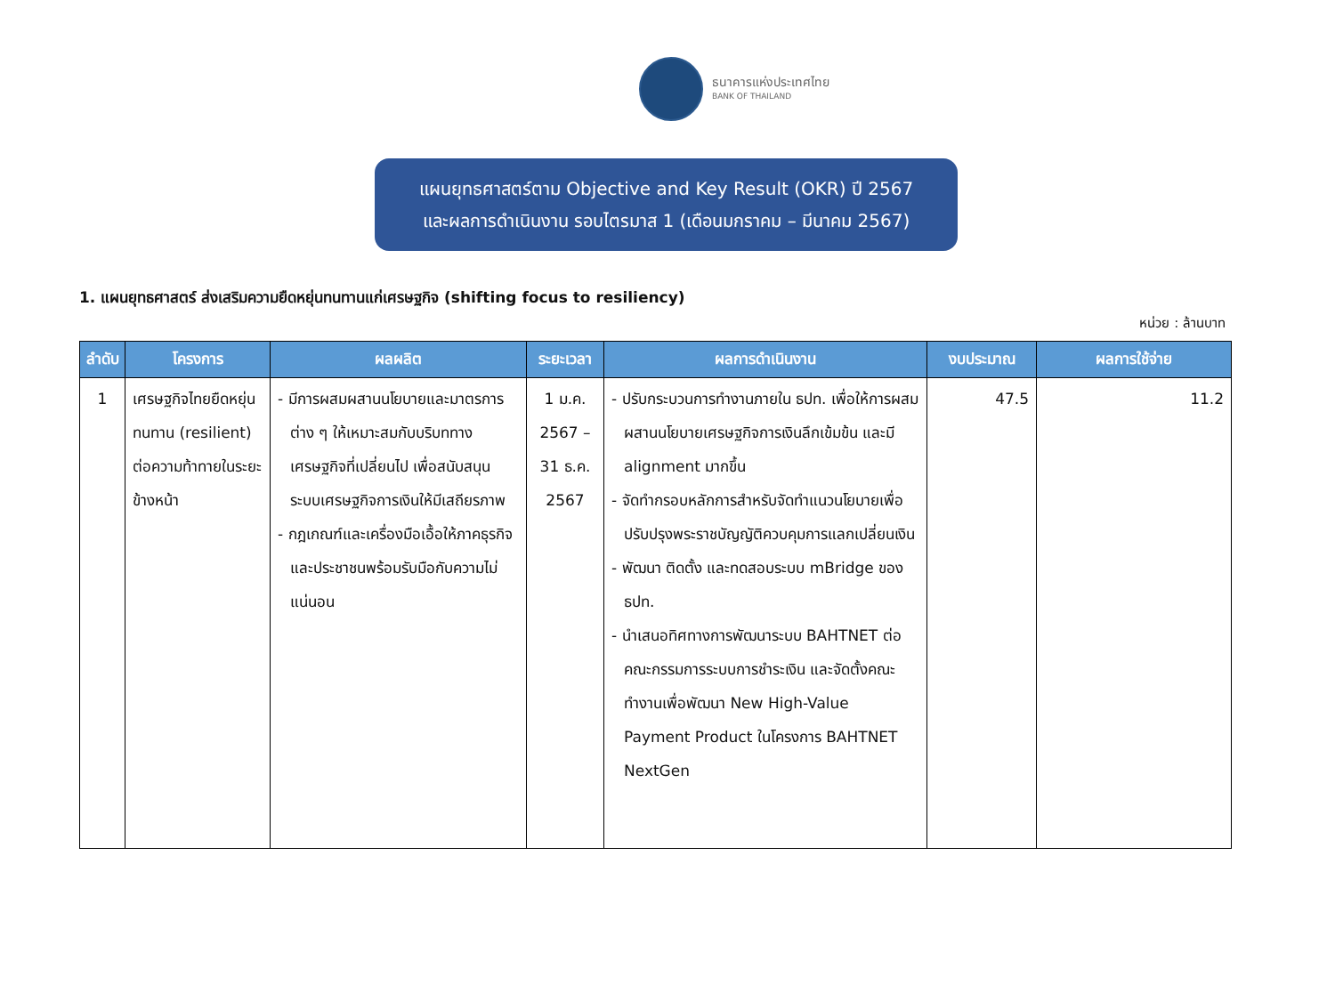ธนาคารแห่งประเทศไทย
BANK OF THAILAND
แผนยุทธศาสตร์ตาม Objective and Key Result (OKR) ปี 2567
และผลการดำเนินงาน รอบไตรมาส 1 (เดือนมกราคม – มีนาคม 2567)
1. แผนยุทธศาสตร์ ส่งเสริมความยืดหยุ่นทนทานแก่เศรษฐกิจ (shifting focus to resiliency)
หน่วย : ล้านบาท
| ลำดับ | โครงการ | ผลผลิต | ระยะเวลา | ผลการดำเนินงาน | งบประมาณ | ผลการใช้จ่าย |
| --- | --- | --- | --- | --- | --- | --- |
| 1 | เศรษฐกิจไทยยืดหยุ่นทนทาน (resilient) ต่อความท้าทายในระยะข้างหน้า | - มีการผสมผสานนโยบายและมาตรการต่าง ๆ ให้เหมาะสมกับบริบททางเศรษฐกิจที่เปลี่ยนไป เพื่อสนับสนุนระบบเศรษฐกิจการเงินให้มีเสถียรภาพ - กฎเกณฑ์และเครื่องมือเอื้อให้ภาคธุรกิจและประชาชนพร้อมรับมือกับความไม่แน่นอน | 1 ม.ค. 2567 – 31 ธ.ค. 2567 | - ปรับกระบวนการทำงานภายใน ธปท. เพื่อให้การผสมผสานนโยบายเศรษฐกิจการเงินลึกเข้มข้น และมี alignment มากขึ้น - จัดทำกรอบหลักการสำหรับจัดทำแนวนโยบายเพื่อปรับปรุงพระราชบัญญัติควบคุมการแลกเปลี่ยนเงิน - พัฒนา ติดตั้ง และทดสอบระบบ mBridge ของ ธปท. - นำเสนอทิศทางการพัฒนาระบบ BAHTNET ต่อคณะกรรมการระบบการชำระเงิน และจัดตั้งคณะทำงานเพื่อพัฒนา New High-Value Payment Product ในโครงการ BAHTNET NextGen | 47.5 | 11.2 |